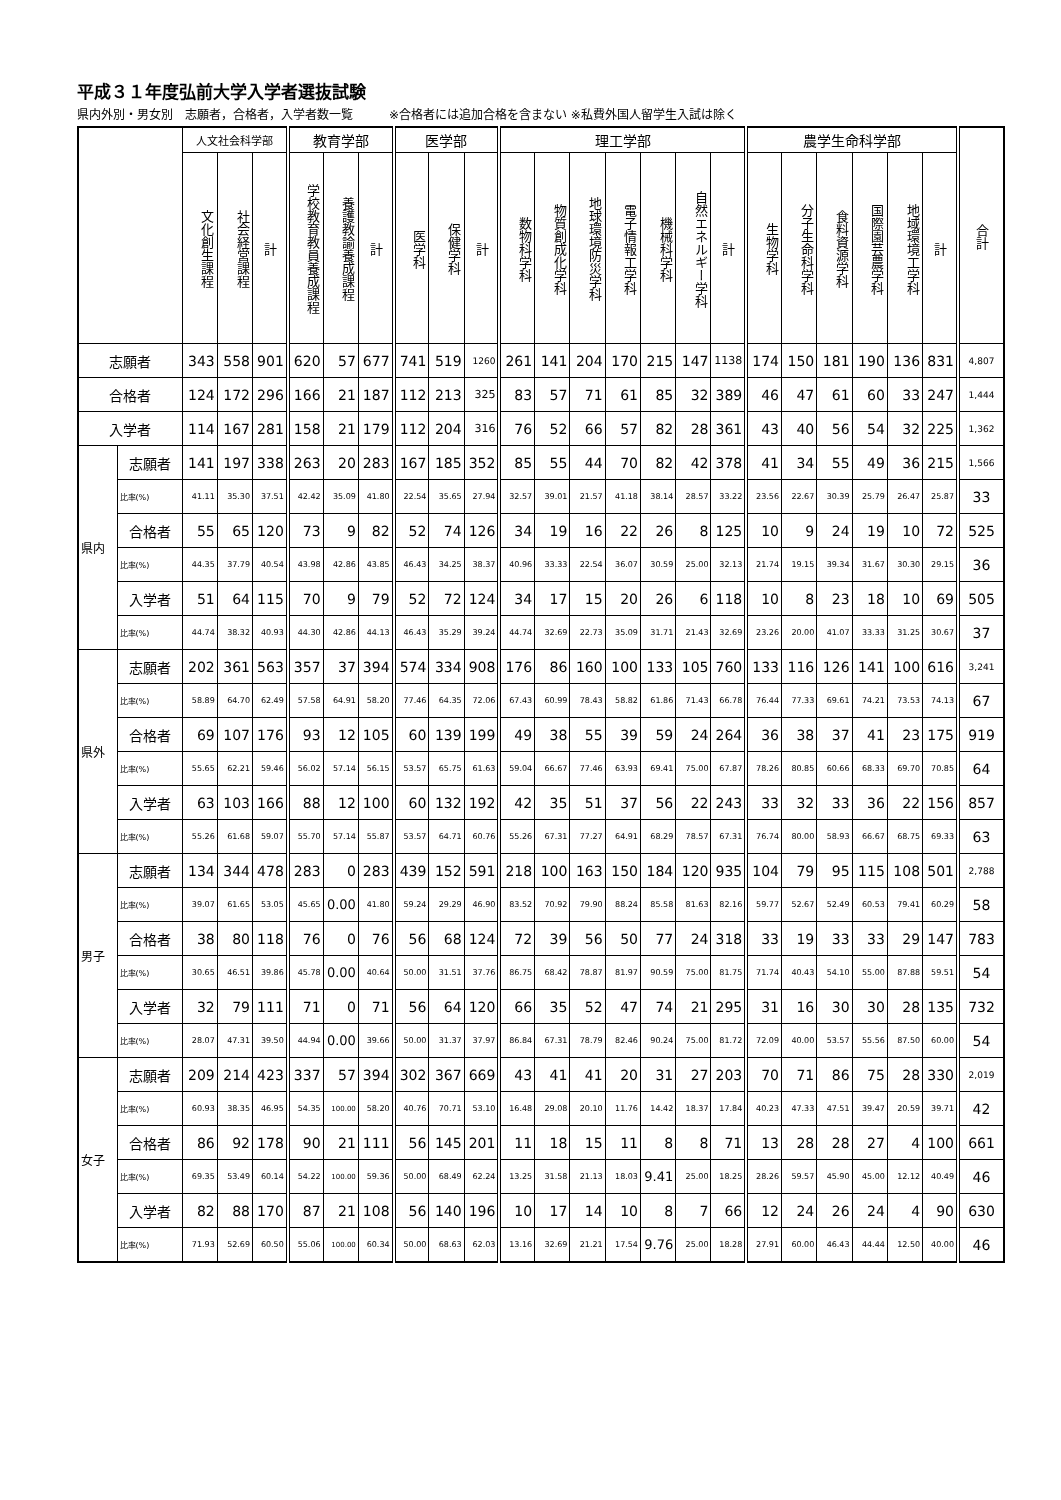平成３１年度弘前大学入学者選抜試験
県内外別・男女別　志願者，合格者，入学者数一覧　　　※合格者には追加合格を含まない ※私費外国人留学生入試は除く
| | | 人文社会科学部 | | | 教育学部 | | | 医学部 | | | 理工学部 | | | | | | | 農学生命科学部 | | | | | | 合計 |
| --- | --- | --- | --- | --- | --- | --- | --- | --- | --- | --- | --- | --- | --- | --- | --- | --- | --- | --- | --- | --- | --- | --- | --- | --- |
| | | 文化創生課程 | 社会経営課程 | 計 | 学校教育教員養成課程 | 養護教諭養成課程 | 計 | 医学科 | 保健学科 | 計 | 数物科学科 | 物質創成化学科 | 地球環境防災学科 | 電子情報工学科 | 機械科学科 | 自然エネルギー学科 | 計 | 生物学科 | 分子生命科学科 | 食料資源学科 | 国際園芸農学科 | 地域環境工学科 | 計 | |
| 志願者 | | 343 | 558 | 901 | 620 | 57 | 677 | 741 | 519 | 1260 | 261 | 141 | 204 | 170 | 215 | 147 | 1138 | 174 | 150 | 181 | 190 | 136 | 831 | 4,807 |
| 合格者 | | 124 | 172 | 296 | 166 | 21 | 187 | 112 | 213 | 325 | 83 | 57 | 71 | 61 | 85 | 32 | 389 | 46 | 47 | 61 | 60 | 33 | 247 | 1,444 |
| 入学者 | | 114 | 167 | 281 | 158 | 21 | 179 | 112 | 204 | 316 | 76 | 52 | 66 | 57 | 82 | 28 | 361 | 43 | 40 | 56 | 54 | 32 | 225 | 1,362 |
| 県内 | 志願者 | 141 | 197 | 338 | 263 | 20 | 283 | 167 | 185 | 352 | 85 | 55 | 44 | 70 | 82 | 42 | 378 | 41 | 34 | 55 | 49 | 36 | 215 | 1,566 |
| | 比率(%) | 41.11 | 35.30 | 37.51 | 42.42 | 35.09 | 41.80 | 22.54 | 35.65 | 27.94 | 32.57 | 39.01 | 21.57 | 41.18 | 38.14 | 28.57 | 33.22 | 23.56 | 22.67 | 30.39 | 25.79 | 26.47 | 25.87 | 33 |
| | 合格者 | 55 | 65 | 120 | 73 | 9 | 82 | 52 | 74 | 126 | 34 | 19 | 16 | 22 | 26 | 8 | 125 | 10 | 9 | 24 | 19 | 10 | 72 | 525 |
| | 比率(%) | 44.35 | 37.79 | 40.54 | 43.98 | 42.86 | 43.85 | 46.43 | 34.25 | 38.37 | 40.96 | 33.33 | 22.54 | 36.07 | 30.59 | 25.00 | 32.13 | 21.74 | 19.15 | 39.34 | 31.67 | 30.30 | 29.15 | 36 |
| | 入学者 | 51 | 64 | 115 | 70 | 9 | 79 | 52 | 72 | 124 | 34 | 17 | 15 | 20 | 26 | 6 | 118 | 10 | 8 | 23 | 18 | 10 | 69 | 505 |
| | 比率(%) | 44.74 | 38.32 | 40.93 | 44.30 | 42.86 | 44.13 | 46.43 | 35.29 | 39.24 | 44.74 | 32.69 | 22.73 | 35.09 | 31.71 | 21.43 | 32.69 | 23.26 | 20.00 | 41.07 | 33.33 | 31.25 | 30.67 | 37 |
| 県外 | 志願者 | 202 | 361 | 563 | 357 | 37 | 394 | 574 | 334 | 908 | 176 | 86 | 160 | 100 | 133 | 105 | 760 | 133 | 116 | 126 | 141 | 100 | 616 | 3,241 |
| | 比率(%) | 58.89 | 64.70 | 62.49 | 57.58 | 64.91 | 58.20 | 77.46 | 64.35 | 72.06 | 67.43 | 60.99 | 78.43 | 58.82 | 61.86 | 71.43 | 66.78 | 76.44 | 77.33 | 69.61 | 74.21 | 73.53 | 74.13 | 67 |
| | 合格者 | 69 | 107 | 176 | 93 | 12 | 105 | 60 | 139 | 199 | 49 | 38 | 55 | 39 | 59 | 24 | 264 | 36 | 38 | 37 | 41 | 23 | 175 | 919 |
| | 比率(%) | 55.65 | 62.21 | 59.46 | 56.02 | 57.14 | 56.15 | 53.57 | 65.75 | 61.63 | 59.04 | 66.67 | 77.46 | 63.93 | 69.41 | 75.00 | 67.87 | 78.26 | 80.85 | 60.66 | 68.33 | 69.70 | 70.85 | 64 |
| | 入学者 | 63 | 103 | 166 | 88 | 12 | 100 | 60 | 132 | 192 | 42 | 35 | 51 | 37 | 56 | 22 | 243 | 33 | 32 | 33 | 36 | 22 | 156 | 857 |
| | 比率(%) | 55.26 | 61.68 | 59.07 | 55.70 | 57.14 | 55.87 | 53.57 | 64.71 | 60.76 | 55.26 | 67.31 | 77.27 | 64.91 | 68.29 | 78.57 | 67.31 | 76.74 | 80.00 | 58.93 | 66.67 | 68.75 | 69.33 | 63 |
| 男子 | 志願者 | 134 | 344 | 478 | 283 | 0 | 283 | 439 | 152 | 591 | 218 | 100 | 163 | 150 | 184 | 120 | 935 | 104 | 79 | 95 | 115 | 108 | 501 | 2,788 |
| | 比率(%) | 39.07 | 61.65 | 53.05 | 45.65 | 0.00 | 41.80 | 59.24 | 29.29 | 46.90 | 83.52 | 70.92 | 79.90 | 88.24 | 85.58 | 81.63 | 82.16 | 59.77 | 52.67 | 52.49 | 60.53 | 79.41 | 60.29 | 58 |
| | 合格者 | 38 | 80 | 118 | 76 | 0 | 76 | 56 | 68 | 124 | 72 | 39 | 56 | 50 | 77 | 24 | 318 | 33 | 19 | 33 | 33 | 29 | 147 | 783 |
| | 比率(%) | 30.65 | 46.51 | 39.86 | 45.78 | 0.00 | 40.64 | 50.00 | 31.51 | 37.76 | 86.75 | 68.42 | 78.87 | 81.97 | 90.59 | 75.00 | 81.75 | 71.74 | 40.43 | 54.10 | 55.00 | 87.88 | 59.51 | 54 |
| | 入学者 | 32 | 79 | 111 | 71 | 0 | 71 | 56 | 64 | 120 | 66 | 35 | 52 | 47 | 74 | 21 | 295 | 31 | 16 | 30 | 30 | 28 | 135 | 732 |
| | 比率(%) | 28.07 | 47.31 | 39.50 | 44.94 | 0.00 | 39.66 | 50.00 | 31.37 | 37.97 | 86.84 | 67.31 | 78.79 | 82.46 | 90.24 | 75.00 | 81.72 | 72.09 | 40.00 | 53.57 | 55.56 | 87.50 | 60.00 | 54 |
| 女子 | 志願者 | 209 | 214 | 423 | 337 | 57 | 394 | 302 | 367 | 669 | 43 | 41 | 41 | 20 | 31 | 27 | 203 | 70 | 71 | 86 | 75 | 28 | 330 | 2,019 |
| | 比率(%) | 60.93 | 38.35 | 46.95 | 54.35 | 100.00 | 58.20 | 40.76 | 70.71 | 53.10 | 16.48 | 29.08 | 20.10 | 11.76 | 14.42 | 18.37 | 17.84 | 40.23 | 47.33 | 47.51 | 39.47 | 20.59 | 39.71 | 42 |
| | 合格者 | 86 | 92 | 178 | 90 | 21 | 111 | 56 | 145 | 201 | 11 | 18 | 15 | 11 | 8 | 8 | 71 | 13 | 28 | 28 | 27 | 4 | 100 | 661 |
| | 比率(%) | 69.35 | 53.49 | 60.14 | 54.22 | 100.00 | 59.36 | 50.00 | 68.49 | 62.24 | 13.25 | 31.58 | 21.13 | 18.03 | 9.41 | 25.00 | 18.25 | 28.26 | 59.57 | 45.90 | 45.00 | 12.12 | 40.49 | 46 |
| | 入学者 | 82 | 88 | 170 | 87 | 21 | 108 | 56 | 140 | 196 | 10 | 17 | 14 | 10 | 8 | 7 | 66 | 12 | 24 | 26 | 24 | 4 | 90 | 630 |
| | 比率(%) | 71.93 | 52.69 | 60.50 | 55.06 | 100.00 | 60.34 | 50.00 | 68.63 | 62.03 | 13.16 | 32.69 | 21.21 | 17.54 | 9.76 | 25.00 | 18.28 | 27.91 | 60.00 | 46.43 | 44.44 | 12.50 | 40.00 | 46 |